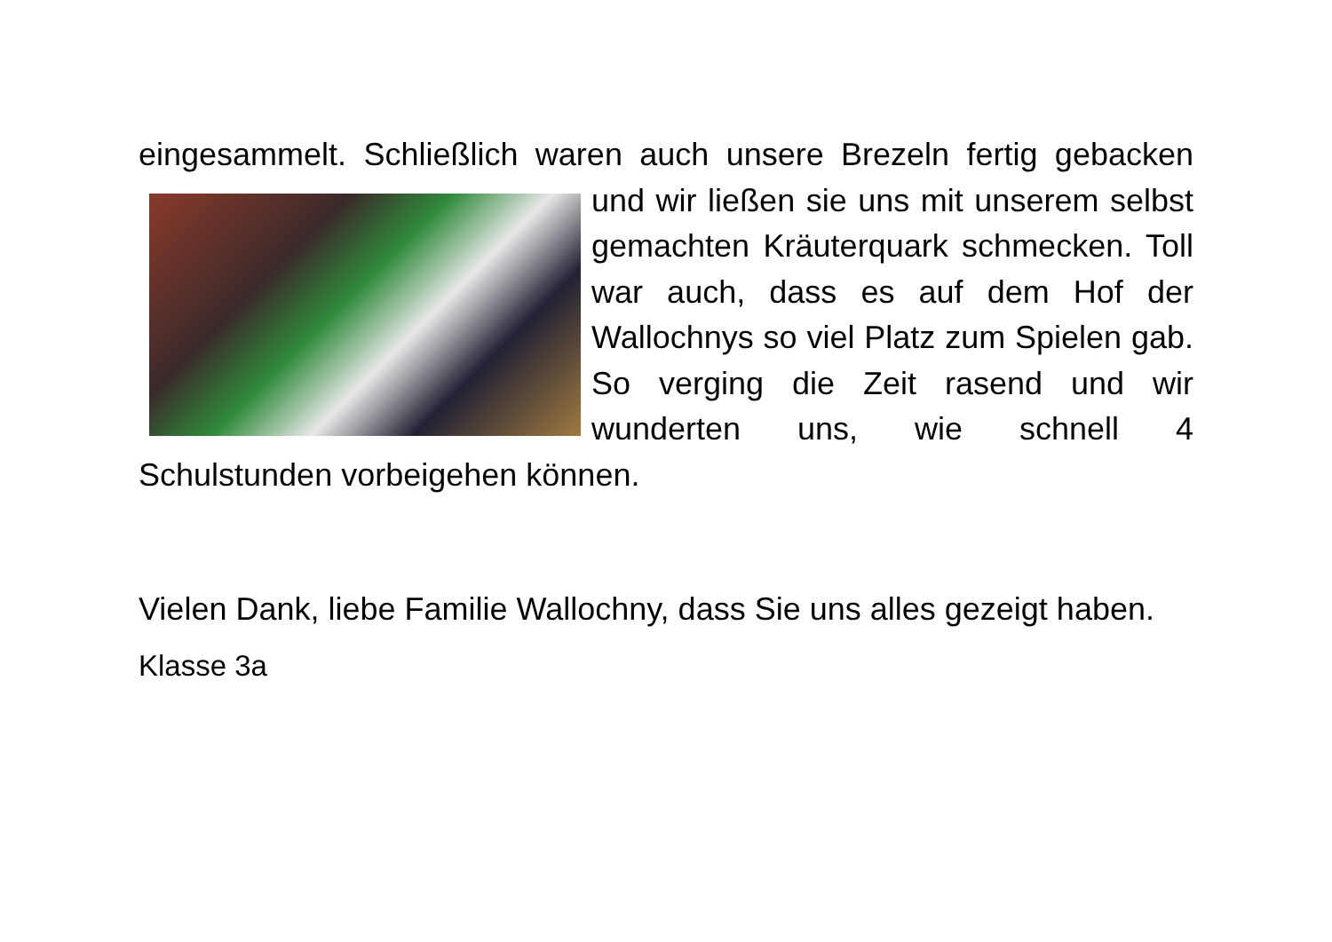eingesammelt. Schließlich waren auch unsere Brezeln fertig gebacken und wir ließen sie uns mit unserem selbst gemachten Kräuterquark schmecken. Toll war auch, dass es auf dem Hof der Wallochnys so viel Platz zum Spielen gab. So verging die Zeit rasend und wir wunderten uns, wie schnell 4 Schulstunden vorbeigehen können.
Vielen Dank, liebe Familie Wallochny, dass Sie uns alles gezeigt haben.
Klasse 3a